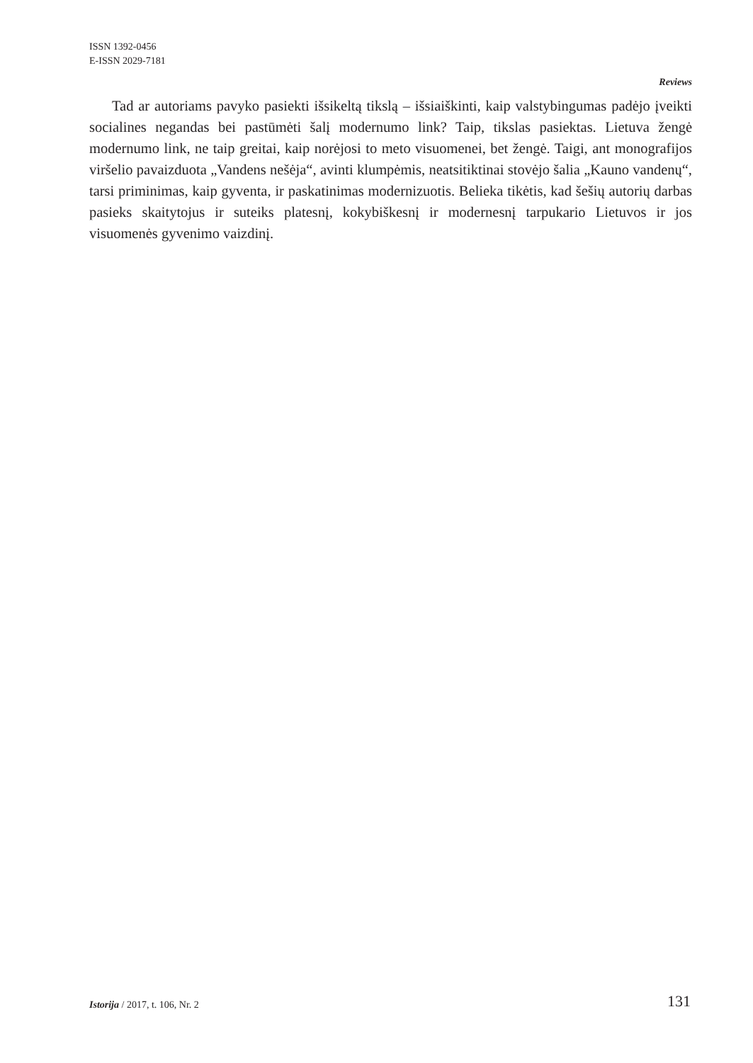ISSN 1392-0456
E-ISSN 2029-7181
Reviews
Tad ar autoriams pavyko pasiekti išsikeltą tikslą – išsiaiškinti, kaip valstybingumas padėjo įveikti socialines negandas bei pastūmėti šalį modernumo link? Taip, tikslas pasiektas. Lietuva žengė modernumo link, ne taip greitai, kaip norėjosi to meto visuomenei, bet žengė. Taigi, ant monografijos viršelio pavaizduota „Vandens nešėja“, avinti klumpėmis, neatsitiktinai stovėjo šalia „Kauno vandenų“, tarsi priminimas, kaip gyventa, ir paskatinimas modernizuotis. Belieka tikėtis, kad šešių autorių darbas pasieks skaitytojus ir suteiks platesnį, kokybiškesnį ir modernesnį tarpukario Lietuvos ir jos visuomenės gyvenimo vaizdinį.
Istorija / 2017, t. 106, Nr. 2 131